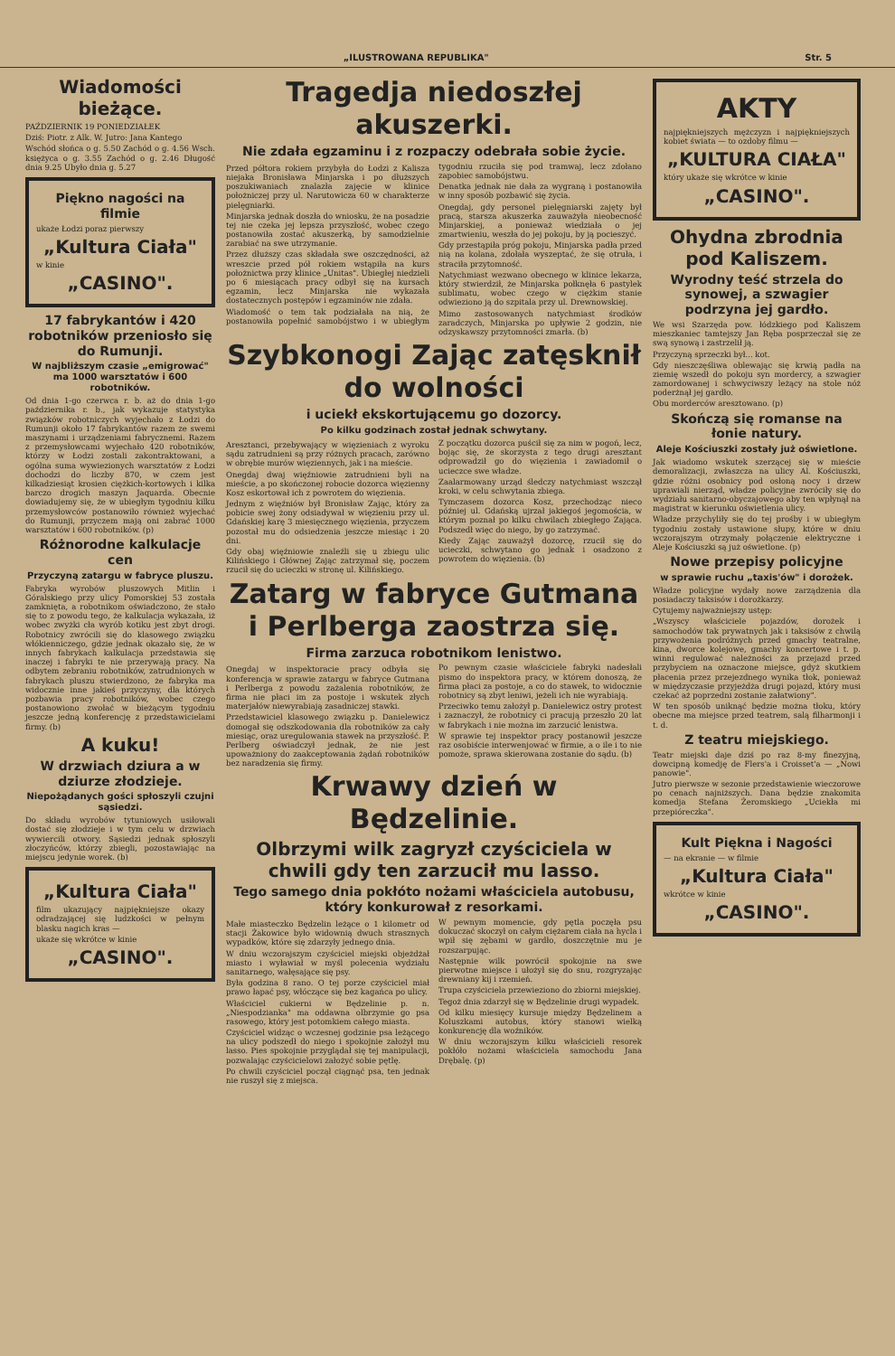„ILUSTROWANA REPUBLIKA" Str. 5
Wiadomości bieżące.
PAŹDZIERNIK 19 PONIEDZIAŁEK
Dziś: Piotr. z Alk. W. Jutro: Jana Kantego
Wschód słońca o g. 5.50 Zachód o g. 4.56 Wsch. księżyca o g. 3.55 Zachód o g. 2.46 Długość dnia 9.25 Ubyło dnia g. 5.27
Piękno nagości na filmie
ukaże Łodzi poraz pierwszy
„Kultura Ciała"
w kinie
„CASINO".
17 fabrykantów i 420 robotników przeniosło się do Rumunji.
W najbliższym czasie „emigrować" ma 1000 warsztatów i 600 robotników.
Od dnia 1-go czerwca r. b. aż do dnia 1-go października r. b., jak wykazuje statystyka związków robotniczych wyjechało z Łodzi do Rumunji około 17 fabrykantów razem ze swemi maszynami i urządzeniami fabrycznemi. Razem z przemysłowcami wyjechało 420 robotników, którzy w Łodzi zostali zakontraktowani, a ogólna suma wywiezionych warsztatów z Łodzi dochodzi do liczby 870, w czem jest kilkadziesiąt krosien ciężkich-kortowych i kilka barczo drogich maszyn Jaquarda. Obecnie dowiadujemy się, że w ubiegłym tygodniu kilku przemysłowców postanowiło również wyjechać do Rumunji, przyczem mają oni zabrać 1000 warsztatów i 600 robotników. (p)
Różnorodne kalkulacje cen
Przyczyną zatargu w fabryce pluszu.
Fabryka wyrobów pluszowych Mitlin i Góralskiego przy ulicy Pomorskiej 53 została zamknięta, a robotnikom oświadczono, że stało się to z powodu tego, że kalkulacja wykazała, iż wobec zwyżki cła wyrób kotiku jest zbyt drogi. Robotnicy zwrócili się do klasowego związku włókienniczego, gdzie jednak okazało się, że w innych fabrykach kalkulacja przedstawia się inaczej i fabryki te nie przerywają pracy. Na odbytem zebraniu robotników, zatrudnionych w fabrykach pluszu stwierdzono, że fabryka ma widocznie inne jakieś przyczyny, dla których pozbawia pracy robotników, wobec czego postanowiono zwołać w bieżącym tygodniu jeszcze jedną konferencję z przedstawicielami firmy. (b)
A kuku!
W drzwiach dziura a w dziurze złodzieje.
Niepożądanych gości spłoszyli czujni sąsiedzi.
Do składu wyrobów tytuniowych usiłowali dostać się złodzieje i w tym celu w drzwiach wywiercili otwory. Sąsiedzi jednak spłoszyli złoczyńców, którzy zbiegli, pozostawiając na miejscu jedynie worek. (b)
„Kultura Ciała"
film ukazujący najpiękniejsze okazy odradzającej się ludzkości w pełnym blasku nagich kras —
ukaże się wkrótce w kinie
„CASINO".
Tragedja niedoszłej akuszerki.
Nie zdała egzaminu i z rozpaczy odebrała sobie życie.
Przed półtora rokiem przybyła do Łodzi z Kalisza niejaka Bronisława Minjarska i po dłuższych poszukiwaniach znalazła zajęcie w klinice położniczej przy ul. Narutowicza 60 w charakterze pielęgniarki.
Minjarska jednak doszła do wniosku, że na posadzie tej nie czeka jej lepsza przyszłość, wobec czego postanowiła zostać akuszerką, by samodzielnie zarabiać na swe utrzymanie.
Przez dłuższy czas składała swe oszczędności, aż wreszcie przed pół rokiem wstąpiła na kurs położnictwa przy klinice „Unitas". Ubiegłej niedzieli po 6 miesiącach pracy odbył się na kursach egzamin, lecz Minjarska nie wykazała dostatecznych postępów i egzaminów nie zdała.
Wiadomość o tem tak podziałała na nią, że postanowiła popełnić samobójstwo i w ubiegłym tygodniu rzuciła się pod tramwaj, lecz zdołano zapobiec samobójstwu.
Denatka jednak nie dała za wygraną i postanowiła w inny sposób pozbawić się życia.
Onegdaj, gdy personel pielęgniarski zajęty był pracą, starsza akuszerka zauważyła nieobecność Minjarskiej, a ponieważ wiedziała o jej zmartwieniu, weszła do jej pokoju, by ją pocieszyć.
Gdy przestąpiła próg pokoju, Minjarska padła przed nią na kolana, zdołała wyszeptać, że się otruła, i straciła przytomność.
Natychmiast wezwano obecnego w klinice lekarza, który stwierdził, że Minjarska połknęła 6 pastylek sublimatu, wobec czego w ciężkim stanie odwieziono ją do szpitala przy ul. Drewnowskiej.
Mimo zastosowanych natychmiast środków zaradczych, Minjarska po upływie 2 godzin, nie odzyskawszy przytomności zmarła. (b)
Szybkonogi Zając zatęsknił do wolności
i uciekł ekskortującemu go dozorcy.
Po kilku godzinach został jednak schwytany.
Aresztanci, przebywający w więzieniach z wyroku sądu zatrudnieni są przy różnych pracach, zarówno w obrębie murów więziennych, jak i na mieście.
Onegdaj dwaj więźniowie zatrudnieni byli na mieście, a po skończonej robocie dozorca więzienny Kosz eskortował ich z powrotem do więzienia.
Jednym z więźniów był Bronisław Zając, który za pobicie swej żony odsiadywał w więzieniu przy ul. Gdańskiej karę 3 miesięcznego więzienia, przyczem pozostał mu do odsiedzenia jeszcze miesiąc i 20 dni.
Gdy obaj więźniowie znaleźli się u zbiegu ulic Kilińskiego i Głównej Zając zatrzymał się, poczem rzucił się do ucieczki w stronę ul. Kilińskiego.
Z początku dozorca puścił się za nim w pogoń, lecz, bojąc się, że skorzysta z tego drugi aresztant odprowadził go do więzienia i zawiadomił o ucieczce swe władze.
Zaalarmowany urząd śledczy natychmiast wszczął kroki, w celu schwytania zbiega.
Tymczasem dozorca Kosz, przechodząc nieco później ul. Gdańską ujrzał jakiegoś jegomościa, w którym poznał po kilku chwilach zbiegłego Zająca. Podszedł więc do niego, by go zatrzymać.
Kiedy Zając zauważył dozorcę, rzucił się do ucieczki, schwytano go jednak i osadzono z powrotem do więzienia. (b)
Zatarg w fabryce Gutmana i Perlberga zaostrza się.
Firma zarzuca robotnikom lenistwo.
Onegdaj w inspektoracie pracy odbyła się konferencja w sprawie zatargu w fabryce Gutmana i Perlberga z powodu zażalenia robotników, że firma nie płaci im za postoje i wskutek złych materjałów niewyrabiają zasadniczej stawki.
Przedstawiciel klasowego związku p. Danielewicz domogał się odszkodowania dla robotników za cały miesiąc, oraz uregulowania stawek na przyszłość. P. Perlberg oświadczył jednak, że nie jest upoważniony do zaakceptowania żądań robotników bez naradzenia się firmy.
Po pewnym czasie właściciele fabryki nadesłali pismo do inspektora pracy, w którem donoszą, że firma płaci za postoje, a co do stawek, to widocznie robotnicy są zbyt leniwi, jeżeli ich nie wyrabiają.
Przeciwko temu założył p. Danielewicz ostry protest i zaznaczył, że robotnicy ci pracują przeszło 20 lat w fabrykach i nie można im zarzucić lenistwa.
W sprawie tej inspektor pracy postanowił jeszcze raz osobiście interwenjować w firmie, a o ile i to nie pomoże, sprawa skierowana zostanie do sądu. (b)
Krwawy dzień w Będzelinie.
Olbrzymi wilk zagryzł czyściciela w chwili gdy ten zarzucił mu lasso.
Tego samego dnia pokłóto nożami właściciela autobusu, który konkurował z resorkami.
Małe miasteczko Będzelin leżące o 1 kilometr od stacji Żakowice było widownią dwuch strasznych wypadków, które się zdarzyły jednego dnia.
W dniu wczorajszym czyściciel miejski objeżdżał miasto i wyławiał w myśl polecenia wydziału sanitarnego, wałęsające się psy.
Była godzina 8 rano. O tej porze czyściciel miał prawo łapać psy, włóczące się bez kagańca po ulicy.
Właściciel cukierni w Będzelinie p. n. „Niespodzianka" ma oddawna olbrzymie go psa rasowego, który jest potomkiem całego miasta.
Czyściciel widząc o wczesnej godzinie psa leżącego na ulicy podszedł do niego i spokojnie założył mu lasso. Pies spokojnie przyglądał się tej manipulacji, pozwalając czyścicielowi założyć sobie pętlę.
Po chwili czyściciel począł ciągnąć psa, ten jednak nie ruszył się z miejsca.
W pewnym momencie, gdy pętla poczęła psu dokuczać skoczył on całym ciężarem ciała na hycla i wpił się zębami w gardło, doszczętnie mu je rozszarpując.
Następnie wilk powrócił spokojnie na swe pierwotne miejsce i ułożył się do snu, rozgryzając drewniany kij i rzemień.
Trupa czyściciela przewieziono do zbiorni miejskiej.
Tegoż dnia zdarzył się w Będzelinie drugi wypadek.
Od kilku miesięcy kursuje między Będzelinem a Koluszkami autobus, który stanowi wielką konkurencję dla woźników.
W dniu wczorajszym kilku właścicieli resorek pokłóło nożami właściciela samochodu Jana Drębalę. (p)
AKTY
najpiękniejszych mężczyzn i najpiękniejszych kobiet świata — to ozdoby filmu —
„KULTURA CIAŁA"
który ukaże się wkrótce w kinie
„CASINO".
Ohydna zbrodnia pod Kaliszem.
Wyrodny teść strzela do synowej, a szwagier podrzyna jej gardło.
We wsi Szarzęda pow. łódzkiego pod Kaliszem mieszkaniec tamtejszy Jan Ręba posprzeczał się ze swą synową i zastrzelił ją.
Przyczyną sprzeczki był... kot.
Gdy nieszczęśliwa oblewając się krwią padła na ziemię wszedł do pokoju syn mordercy, a szwagier zamordowanej i schwyciwszy leżący na stole nóż poderżnął jej gardło.
Obu morderców aresztowano. (p)
Skończą się romanse na łonie natury.
Aleje Kościuszki zostały już oświetlone.
Jak wiadomo wskutek szerzącej się w mieście demoralizacji, zwłaszcza na ulicy Al. Kościuszki, gdzie różni osobnicy pod osłoną nocy i drzew uprawiali nierząd, władze policyjne zwróciły się do wydziału sanitarno-obyczajowego aby ten wpłynął na magistrat w kierunku oświetlenia ulicy.
Władze przychyliły się do tej prośby i w ubiegłym tygodniu zostały ustawione słupy, które w dniu wczorajszym otrzymały połączenie elektryczne i Aleje Kościuszki są już oświetlone. (p)
Nowe przepisy policyjne
w sprawie ruchu „taxis'ów" i dorożek.
Władze policyjne wydały nowe zarządzenia dla posiadaczy taksisów i dorożkarzy.
Cytujemy najważniejszy ustęp:
„Wszyscy właściciele pojazdów, dorożek i samochodów tak prywatnych jak i taksisów z chwilą przywożenia podróżnych przed gmachy teatralne, kina, dworce kolejowe, gmachy koncertowe i t. p. winni regulować należności za przejazd przed przybyciem na oznaczone miejsce, gdyż skutkiem płacenia przez przejezdnego wynika tłok, ponieważ w międzyczasie przyjeżdża drugi pojazd, który musi czekać aż poprzedni zostanie załatwiony".
W ten sposób uniknąć będzie można tłoku, który obecne ma miejsce przed teatrem, salą filharmonji i t. d.
Z teatru miejskiego.
Teatr miejski daje dziś po raz 8-my finezyjną, dowcipną komedję de Flers'a i Croisset'a — „Nowi panowie".
Jutro pierwsze w sezonie przedstawienie wieczorowe po cenach najniższych. Dana będzie znakomita komedja Stefana Żeromskiego „Uciekła mi przepióreczka".
Kult Piękna i Nagości
— na ekranie — w filmie
„Kultura Ciała"
wkrótce w kinie
„CASINO".